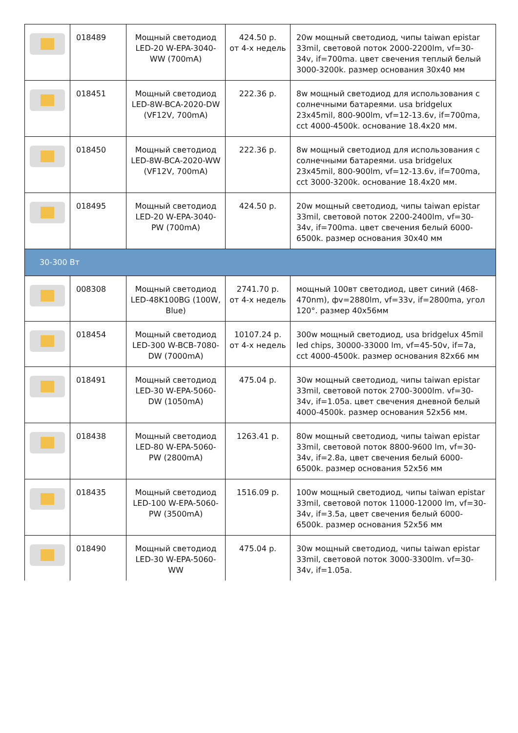| | 018489 | Мощный светодиод LED-20 W-EPA-3040-WW (700mA) | 424.50 р. от 4-х недель | 20w мощный светодиод, чипы taiwan epistar 33mil, световой поток 2000-2200lm, vf=30-34v, if=700ma. цвет свечения теплый белый 3000-3200k. размер основания 30x40 мм |
| | 018451 | Мощный светодиод LED-8W-BCA-2020-DW (VF12V, 700mA) | 222.36 р. | 8w мощный светодиод для использования с солнечными батареями. usa bridgelux 23x45mil, 800-900lm, vf=12-13.6v, if=700ma, cct 4000-4500k. основание 18.4x20 мм. |
| | 018450 | Мощный светодиод LED-8W-BCA-2020-WW (VF12V, 700mA) | 222.36 р. | 8w мощный светодиод для использования с солнечными батареями. usa bridgelux 23x45mil, 800-900lm, vf=12-13.6v, if=700ma, cct 3000-3200k. основание 18.4x20 мм. |
| | 018495 | Мощный светодиод LED-20 W-EPA-3040-PW (700mA) | 424.50 р. | 20w мощный светодиод, чипы taiwan epistar 33mil, световой поток 2200-2400lm, vf=30-34v, if=700ma. цвет свечения белый 6000-6500k. размер основания 30x40 мм |
| 30-300 Вт | | | | |
| | 008308 | Мощный светодиод LED-48K100BG (100W, Blue) | 2741.70 р. от 4-х недель | мощный 100вт светодиод, цвет синий (468-470nm), фv=2880lm, vf=33v, if=2800ma, угол 120°. размер 40x56мм |
| | 018454 | Мощный светодиод LED-300 W-BCB-7080-DW (7000mA) | 10107.24 р. от 4-х недель | 300w мощный светодиод, usa bridgelux 45mil led chips, 30000-33000 lm, vf=45-50v, if=7a, cct 4000-4500k. размер основания 82x66 мм |
| | 018491 | Мощный светодиод LED-30 W-EPA-5060-DW (1050mA) | 475.04 р. | 30w мощный светодиод, чипы taiwan epistar 33mil, световой поток 2700-3000lm. vf=30-34v, if=1.05a. цвет свечения дневной белый 4000-4500k. размер основания 52x56 мм. |
| | 018438 | Мощный светодиод LED-80 W-EPA-5060-PW (2800mA) | 1263.41 р. | 80w мощный светодиод, чипы taiwan epistar 33mil, световой поток 8800-9600 lm, vf=30-34v, if=2.8a, цвет свечения белый 6000-6500k. размер основания 52x56 мм |
| | 018435 | Мощный светодиод LED-100 W-EPA-5060-PW (3500mA) | 1516.09 р. | 100w мощный светодиод, чипы taiwan epistar 33mil, световой поток 11000-12000 lm, vf=30-34v, if=3.5a, цвет свечения белый 6000-6500k. размер основания 52x56 мм |
| | 018490 | Мощный светодиод LED-30 W-EPA-5060-WW | 475.04 р. | 30w мощный светодиод, чипы taiwan epistar 33mil, световой поток 3000-3300lm. vf=30-34v, if=1.05a. |